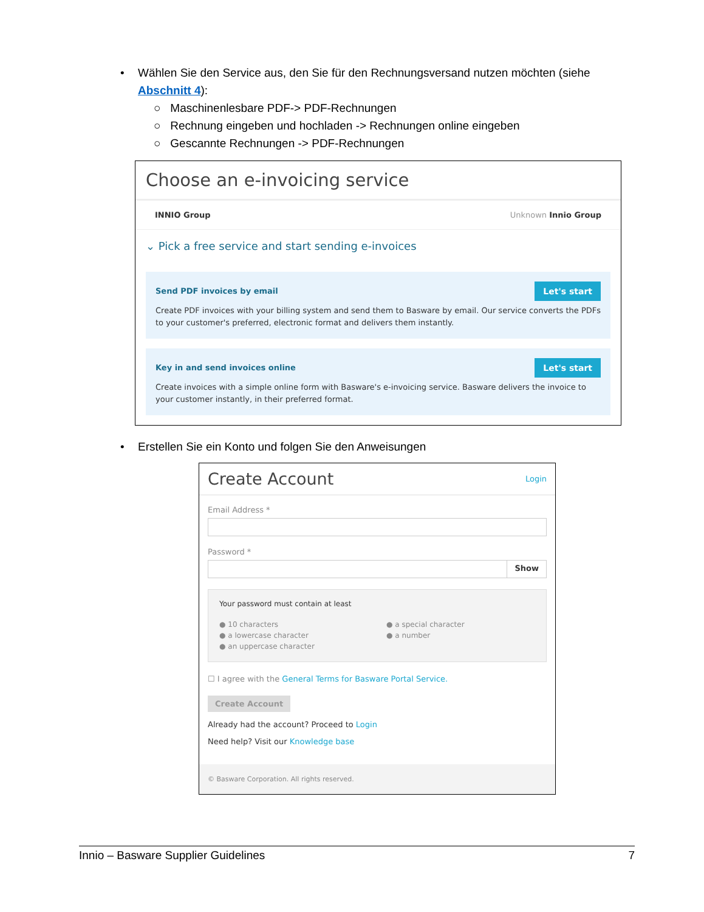• Wählen Sie den Service aus, den Sie für den Rechnungsversand nutzen möchten (siehe Abschnitt 4):
○ Maschinenlesbare PDF-> PDF-Rechnungen
○ Rechnung eingeben und hochladen -> Rechnungen online eingeben
○ Gescannte Rechnungen -> PDF-Rechnungen
Choose an e-invoicing service
INNIO Group Unknown Innio Group
⌄ Pick a free service and start sending e-invoices
Send PDF invoices by email Let's start
Create PDF invoices with your billing system and send them to Basware by email. Our service converts the PDFs to your customer's preferred, electronic format and delivers them instantly.
Key in and send invoices online Let's start
Create invoices with a simple online form with Basware's e-invoicing service. Basware delivers the invoice to your customer instantly, in their preferred format.
• Erstellen Sie ein Konto und folgen Sie den Anweisungen
Create Account Login
Email Address *
Password *
Show
Your password must contain at least
● 10 characters
● a lowercase character
● an uppercase character
● a special character
● a number
☐ I agree with the General Terms for Basware Portal Service.
Create Account
Already had the account? Proceed to Login
Need help? Visit our Knowledge base
© Basware Corporation. All rights reserved.
Innio – Basware Supplier Guidelines 7